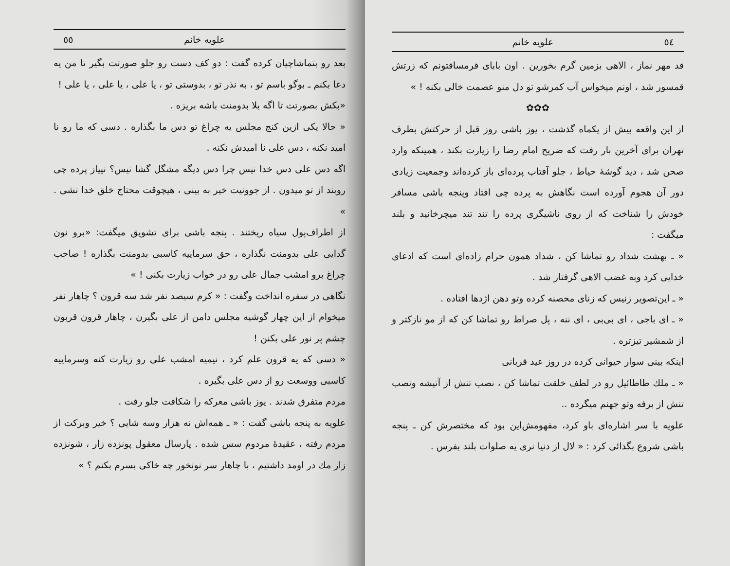٥٤ علویه خانم
قد مهر نماز ، الاهی بزمین گرم بخورین . اون بابای قرمساقتونم که زرتش قمسور شد ، اونم میخواس آب کمرشو تو دل منو عصمت خالی بکنه ! »
✿✿✿
از این واقعه بیش از یکماه گذشت ، یوز باشی روز قبل از حرکتش بطرف تهران برای آخرین بار رفت که ضریح امام رضا را زیارت بکند ، همینکه وارد صحن شد ، دید گوشهٔ حیاط ، جلو آفتاب پرده‌ای باز کرده‌اند وجمعیت زیادی دور آن هجوم آورده است نگاهش به پرده چی افتاد وپنجه باشی مسافر خودش را شناخت که از روی ناشیگری پرده را تند تند میچرخانید و بلند میگفت :
« ـ بهشت شداد رو تماشا کن ، شداد همون حرام زاده‌ای است که ادعای خدایی کرد وبه غضب الاهی گرفتار شد .
« ـ این‌تصویر زنیس که زنای محصنه کرده وتو دهن اژدها افتاده .
« ـ ای باجی ، ای بی‌بی ، ای ننه ، پل صراط رو تماشا کن که از مو نازکتر و از شمشیر تیزتره .
اینکه بینی سوار حیوانی کرده در روز عید قربانی
« ـ ملك طاطائیل رو در لطف خلقت تماشا کن ، نصب تنش از آتیشه ونصب تنش از برفه وتو جهنم میگرده ..
علویه با سر اشاره‌ای باو کرد، مفهومش‌این بود که مختصرش کن ـ پنجه باشی شروع بگدائی کرد : « لال از دنیا نری یه صلوات بلند بفرس .
علویه خانم ٥٥
بعد رو بتماشاچیان کرده گفت : دو کف دست رو جلو صورتت بگیر تا من یه دعا بکنم ـ بوگو باسم تو ، به نذر تو ، بدوستی تو ، یا علی ، یا علی ، یا علی !
«بکش بصورتت تا اگه بلا بدومنت باشه بریزه .
« حالا یکی ازین کنج مجلس یه چراغ تو دس ما بگذاره . دسی که ما رو نا امید نکنه ، دس علی نا امیدش نکنه .
اگه دس علی دس خدا نیس چرا دس دیگه مشگل گشا نیس؟ نییاز پرده چی روبند از تو میدون . از جوونیت خیر به بینی ، هیچوقت محتاج خلق خدا نشی . »
از اطراف‌پول سیاه ریختند . پنجه باشی برای تشویق میگفت: «برو نون گدایی علی بدومنت نگذاره ، حق سرماییه کاسبی بدومنت بگذاره ! صاحب چراغ برو امشب جمال علی رو در خواب زیارت بکنی ! »
نگاهی در سفره انداخت وگفت : « کرم سیصد نفر شد سه قرون ؟ چاهار نفر میخوام از این چهار گوشیه مجلس دامن از علی بگیرن ، چاهار قرون قربون چشم پر نور علی بکنن !
« دسی که یه قرون علم کرد ، نیمیه امشب علی رو زیارت کنه وسرماییه کاسبی ووسعت رو از دس علی بگیره .
مردم متفرق شدند . یوز باشی معرکه را شکافت جلو رفت .
علویه به پنجه باشی گفت : « ـ همه‌اش نه هزار وسه شایی ؟ خیر وبرکت از مردم رفته ، عقیدهٔ مردوم سس شده . پارسال معقول پونزده زار ، شونزده زار مك در اومد داشتیم ، با چاهار سر نونخور چه خاکی بسرم بکنم ؟ »